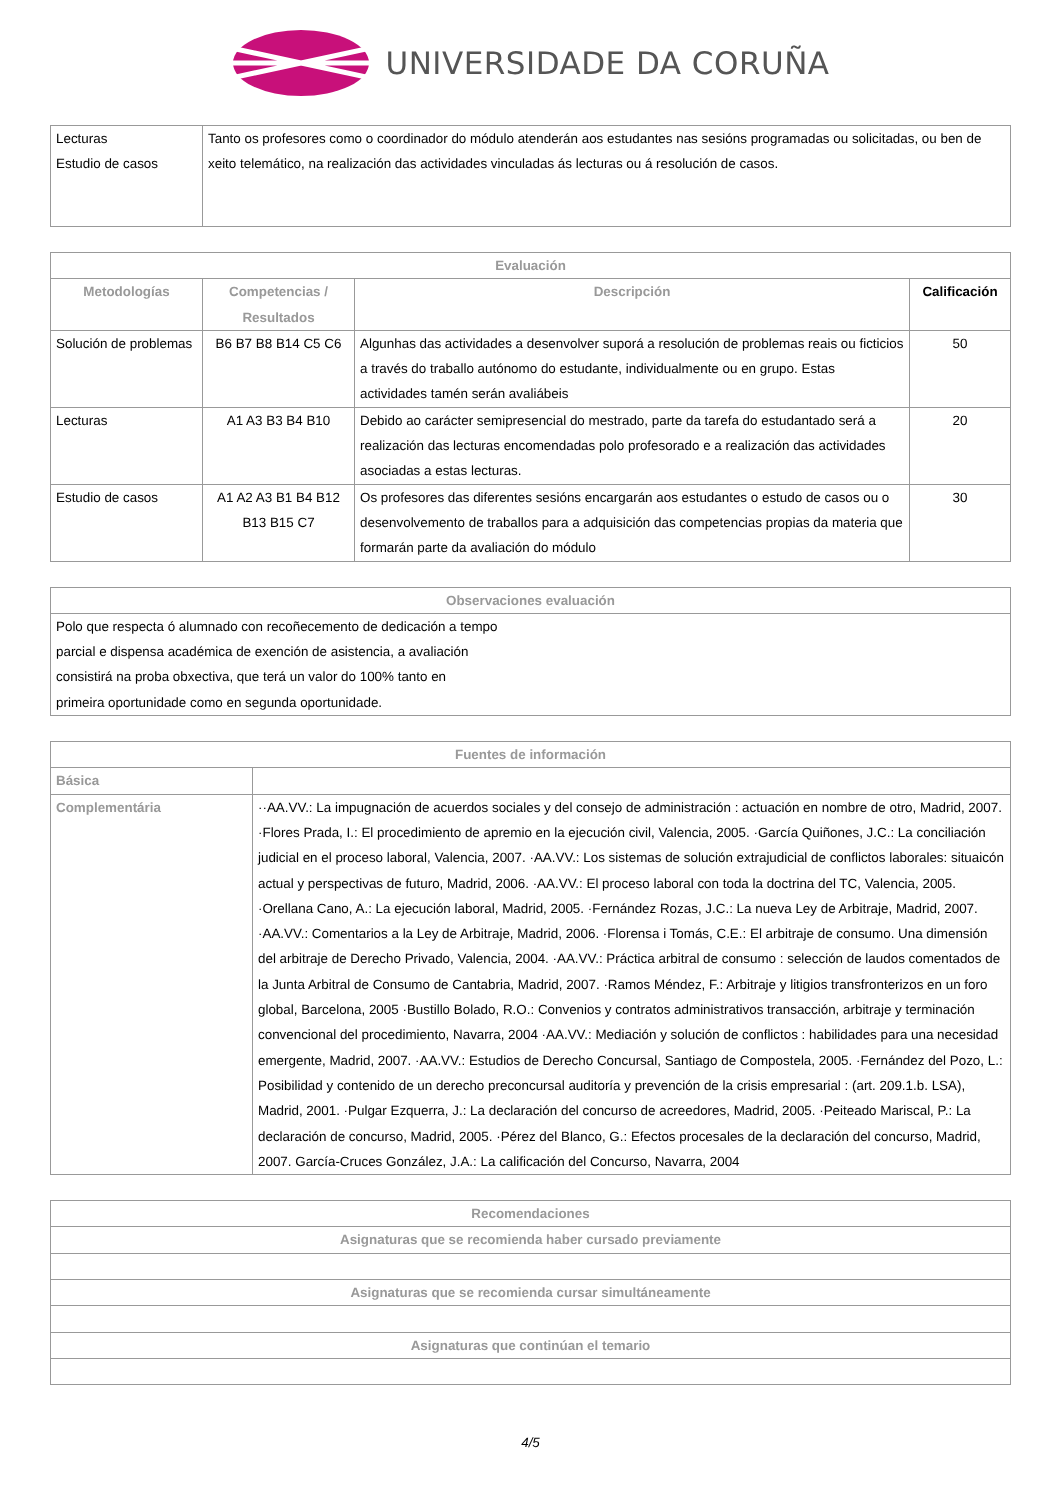UNIVERSIDADE DA CORUÑA
| Lecturas Estudio de casos | Tanto os profesores como o coordinador do módulo atenderán aos estudantes nas sesións programadas ou solicitadas, ou ben de xeito telemático, na realización das actividades vinculadas ás lecturas ou á resolución de casos. |
| Evaluación | | | |
| --- | --- | --- | --- |
| Metodologías | Competencias / Resultados | Descripción | Calificación |
| Solución de problemas | B6 B7 B8 B14 C5 C6 | Algunhas das actividades a desenvolver suporá a resolución de problemas reais ou ficticios a través do traballo autónomo do estudante, individualmente ou en grupo. Estas actividades tamén serán avaliábeis | 50 |
| Lecturas | A1 A3 B3 B4 B10 | Debido ao carácter semipresencial do mestrado, parte da tarefa do estudantado será a realización das lecturas encomendadas polo profesorado e a realización das actividades asociadas a estas lecturas. | 20 |
| Estudio de casos | A1 A2 A3 B1 B4 B12 B13 B15 C7 | Os profesores das diferentes sesións encargarán aos estudantes o estudo de casos ou o desenvolvemento de traballos para a adquisición das competencias propias da materia que formarán parte da avaliación do módulo | 30 |
| Observaciones evaluación |
| --- |
| Polo que respecta ó alumnado con recoñecemento de dedicación a tempo parcial e dispensa académica de exención de asistencia, a avaliación consistirá na proba obxectiva, que terá un valor do 100% tanto en primeira oportunidade como en segunda oportunidade. |
| Fuentes de información | |
| --- | --- |
| Básica | |
| Complementária | ··AA.VV.: La impugnación de acuerdos sociales y del consejo de administración : actuación en nombre de otro, Madrid, 2007. ·Flores Prada, I.: El procedimiento de apremio en la ejecución civil, Valencia, 2005. ·García Quiñones, J.C.: La conciliación judicial en el proceso laboral, Valencia, 2007. ·AA.VV.: Los sistemas de solución extrajudicial de conflictos laborales: situaicón actual y perspectivas de futuro, Madrid, 2006. ·AA.VV.: El proceso laboral con toda la doctrina del TC, Valencia, 2005. ·Orellana Cano, A.: La ejecución laboral, Madrid, 2005. ·Fernández Rozas, J.C.: La nueva Ley de Arbitraje, Madrid, 2007. ·AA.VV.: Comentarios a la Ley de Arbitraje, Madrid, 2006. ·Florensa i Tomás, C.E.: El arbitraje de consumo. Una dimensión del arbitraje de Derecho Privado, Valencia, 2004. ·AA.VV.: Práctica arbitral de consumo : selección de laudos comentados de la Junta Arbitral de Consumo de Cantabria, Madrid, 2007. ·Ramos Méndez, F.: Arbitraje y litigios transfronterizos en un foro global, Barcelona, 2005 ·Bustillo Bolado, R.O.: Convenios y contratos administrativos transacción, arbitraje y terminación convencional del procedimiento, Navarra, 2004 ·AA.VV.: Mediación y solución de conflictos : habilidades para una necesidad emergente, Madrid, 2007. ·AA.VV.: Estudios de Derecho Concursal, Santiago de Compostela, 2005. ·Fernández del Pozo, L.: Posibilidad y contenido de un derecho preconcursal auditoría y prevención de la crisis empresarial : (art. 209.1.b. LSA), Madrid, 2001. ·Pulgar Ezquerra, J.: La declaración del concurso de acreedores, Madrid, 2005. ·Peiteado Mariscal, P.: La declaración de concurso, Madrid, 2005. ·Pérez del Blanco, G.: Efectos procesales de la declaración del concurso, Madrid, 2007. García-Cruces González, J.A.: La calificación del Concurso, Navarra, 2004 |
| Recomendaciones |
| --- |
| Asignaturas que se recomienda haber cursado previamente |
| Asignaturas que se recomienda cursar simultáneamente |
| Asignaturas que continúan el temario |
4/5